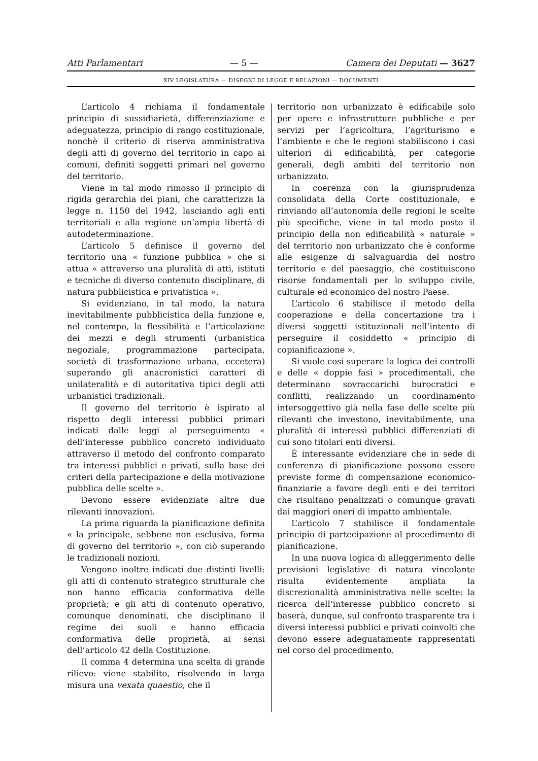Atti Parlamentari — 5 — Camera dei Deputati — 3627
XIV LEGISLATURA — DISEGNI DI LEGGE E RELAZIONI — DOCUMENTI
L’articolo 4 richiama il fondamentale principio di sussidiarietà, differenziazione e adeguatezza, principio di rango costituzionale, nonchè il criterio di riserva amministrativa degli atti di governo del territorio in capo ai comuni, definiti soggetti primari nel governo del territorio.
Viene in tal modo rimosso il principio di rigida gerarchia dei piani, che caratterizza la legge n. 1150 del 1942, lasciando agli enti territoriali e alla regione un’ampia libertà di autodeterminazione.
L’articolo 5 definisce il governo del territorio una « funzione pubblica » che si attua « attraverso una pluralità di atti, istituti e tecniche di diverso contenuto disciplinare, di natura pubblicistica e privatistica ».
Si evidenziano, in tal modo, la natura inevitabilmente pubblicistica della funzione e, nel contempo, la flessibilità e l’articolazione dei mezzi e degli strumenti (urbanistica negoziale, programmazione partecipata, società di trasformazione urbana, eccetera) superando gli anacronistici caratteri di unilateralità e di autoritativa tipici degli atti urbanistici tradizionali.
Il governo del territorio è ispirato al rispetto degli interessi pubblici primari indicati dalle leggi al perseguimento « dell’interesse pubblico concreto individuato attraverso il metodo del confronto comparato tra interessi pubblici e privati, sulla base dei criteri della partecipazione e della motivazione pubblica delle scelte ».
Devono essere evidenziate altre due rilevanti innovazioni.
La prima riguarda la pianificazione definita « la principale, sebbene non esclusiva, forma di governo del territorio », con ciò superando le tradizionali nozioni.
Vengono inoltre indicati due distinti livelli: gli atti di contenuto strategico strutturale che non hanno efficacia conformativa delle proprietà; e gli atti di contenuto operativo, comunque denominati, che disciplinano il regime dei suoli e hanno efficacia conformativa delle proprietà, ai sensi dell’articolo 42 della Costituzione.
Il comma 4 determina una scelta di grande rilievo: viene stabilito, risolvendo in larga misura una vexata quaestio, che il
territorio non urbanizzato è edificabile solo per opere e infrastrutture pubbliche e per servizi per l’agricoltura, l’agriturismo e l’ambiente e che le regioni stabiliscono i casi ulteriori di edificabilità, per categorie generali, degli ambiti del territorio non urbanizzato.
In coerenza con la giurisprudenza consolidata della Corte costituzionale, e rinviando all’autonomia delle regioni le scelte più specifiche, viene in tal modo posto il principio della non edificabilità « naturale » del territorio non urbanizzato che è conforme alle esigenze di salvaguardia del nostro territorio e del paesaggio, che costituiscono risorse fondamentali per lo sviluppo civile, culturale ed economico del nostro Paese.
L’articolo 6 stabilisce il metodo della cooperazione e della concertazione tra i diversi soggetti istituzionali nell’intento di perseguire il cosiddetto « principio di copianificazione ».
Si vuole così superare la logica dei controlli e delle « doppie fasi » procedimentali, che determinano sovraccarichi burocratici e conflitti, realizzando un coordinamento intersoggettivo già nella fase delle scelte più rilevanti che investono, inevitabilmente, una pluralità di interessi pubblici differenziati di cui sono titolari enti diversi.
È interessante evidenziare che in sede di conferenza di pianificazione possono essere previste forme di compensazione economico-finanziarie a favore degli enti e dei territori che risultano penalizzati o comunque gravati dai maggiori oneri di impatto ambientale.
L’articolo 7 stabilisce il fondamentale principio di partecipazione al procedimento di pianificazione.
In una nuova logica di alleggerimento delle previsioni legislative di natura vincolante risulta evidentemente ampliata la discrezionalità amministrativa nelle scelte: la ricerca dell’interesse pubblico concreto si baserà, dunque, sul confronto trasparente tra i diversi interessi pubblici e privati coinvolti che devono essere adeguatamente rappresentati nel corso del procedimento.